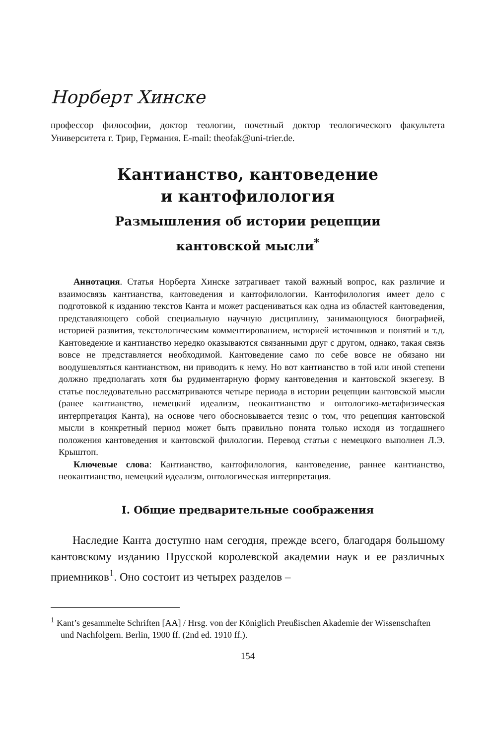Норберт Хинске
профессор философии, доктор теологии, почетный доктор теологического факультета Университета г. Трир, Германия. E-mail: theofak@uni-trier.de.
Кантианство, кантоведение
и кантофилология
Размышления об истории рецепции
кантовской мысли<sup>*</sup>
Аннотация. Статья Норберта Хинске затрагивает такой важный вопрос, как различие и взаимосвязь кантианства, кантоведения и кантофилологии. Кантофилология имеет дело с подготовкой к изданию текстов Канта и может расцениваться как одна из областей кантоведения, представляющего собой специальную научную дисциплину, занимающуюся биографией, историей развития, текстологическим комментированием, историей источников и понятий и т.д. Кантоведение и кантианство нередко оказываются связанными друг с другом, однако, такая связь вовсе не представляется необходимой. Кантоведение само по себе вовсе не обязано ни воодушевляться кантианством, ни приводить к нему. Но вот кантианство в той или иной степени должно предполагать хотя бы рудиментарную форму кантоведения и кантовской экзегезу. В статье последовательно рассматриваются четыре периода в истории рецепции кантовской мысли (ранее кантианство, немецкий идеализм, неокантианство и онтологико-метафизическая интерпретация Канта), на основе чего обосновывается тезис о том, что рецепция кантовской мысли в конкретный период может быть правильно понята только исходя из тогдашнего положения кантоведения и кантовской филологии. Перевод статьи с немецкого выполнен Л.Э. Крыштоп.
Ключевые слова: Кантианство, кантофилология, кантоведение, раннее кантианство, неокантианство, немецкий идеализм, онтологическая интерпретация.
I. Общие предварительные соображения
Наследие Канта доступно нам сегодня, прежде всего, благодаря большому кантовскому изданию Прусской королевской академии наук и ее различных приемников<sup>1</sup>. Оно состоит из четырех разделов –
<sup>1</sup> Kant’s gesammelte Schriften [AA] / Hrsg. von der Königlich Preußischen Akademie der Wissenschaften und Nachfolgern. Berlin, 1900 ff. (2nd ed. 1910 ff.).
154